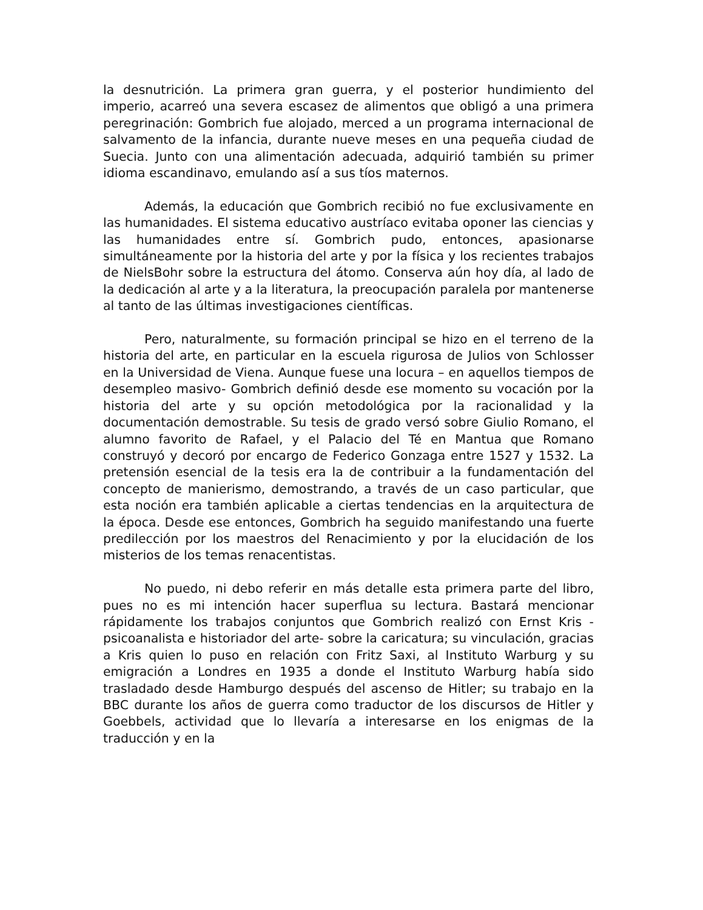la desnutrición. La primera gran guerra, y el posterior hundimiento del imperio, acarreó una severa escasez de alimentos que obligó a una primera peregrinación: Gombrich fue alojado, merced a un programa internacional de salvamento de la infancia, durante nueve meses en una pequeña ciudad de Suecia. Junto con una alimentación adecuada, adquirió también su primer idioma escandinavo, emulando así a sus tíos maternos.
Además, la educación que Gombrich recibió no fue exclusivamente en las humanidades. El sistema educativo austríaco evitaba oponer las ciencias y las humanidades entre sí. Gombrich pudo, entonces, apasionarse simultáneamente por la historia del arte y por la física y los recientes trabajos de NielsBohr sobre la estructura del átomo. Conserva aún hoy día, al lado de la dedicación al arte y a la literatura, la preocupación paralela por mantenerse al tanto de las últimas investigaciones científicas.
Pero, naturalmente, su formación principal se hizo en el terreno de la historia del arte, en particular en la escuela rigurosa de Julios von Schlosser en la Universidad de Viena. Aunque fuese una locura – en aquellos tiempos de desempleo masivo- Gombrich definió desde ese momento su vocación por la historia del arte y su opción metodológica por la racionalidad y la documentación demostrable. Su tesis de grado versó sobre Giulio Romano, el alumno favorito de Rafael, y el Palacio del Té en Mantua que Romano construyó y decoró por encargo de Federico Gonzaga entre 1527 y 1532. La pretensión esencial de la tesis era la de contribuir a la fundamentación del concepto de manierismo, demostrando, a través de un caso particular, que esta noción era también aplicable a ciertas tendencias en la arquitectura de la época. Desde ese entonces, Gombrich ha seguido manifestando una fuerte predilección por los maestros del Renacimiento y por la elucidación de los misterios de los temas renacentistas.
No puedo, ni debo referir en más detalle esta primera parte del libro, pues no es mi intención hacer superflua su lectura. Bastará mencionar rápidamente los trabajos conjuntos que Gombrich realizó con Ernst Kris -psicoanalista e historiador del arte- sobre la caricatura; su vinculación, gracias a Kris quien lo puso en relación con Fritz Saxi, al Instituto Warburg y su emigración a Londres en 1935 a donde el Instituto Warburg había sido trasladado desde Hamburgo después del ascenso de Hitler; su trabajo en la BBC durante los años de guerra como traductor de los discursos de Hitler y Goebbels, actividad que lo llevaría a interesarse en los enigmas de la traducción y en la